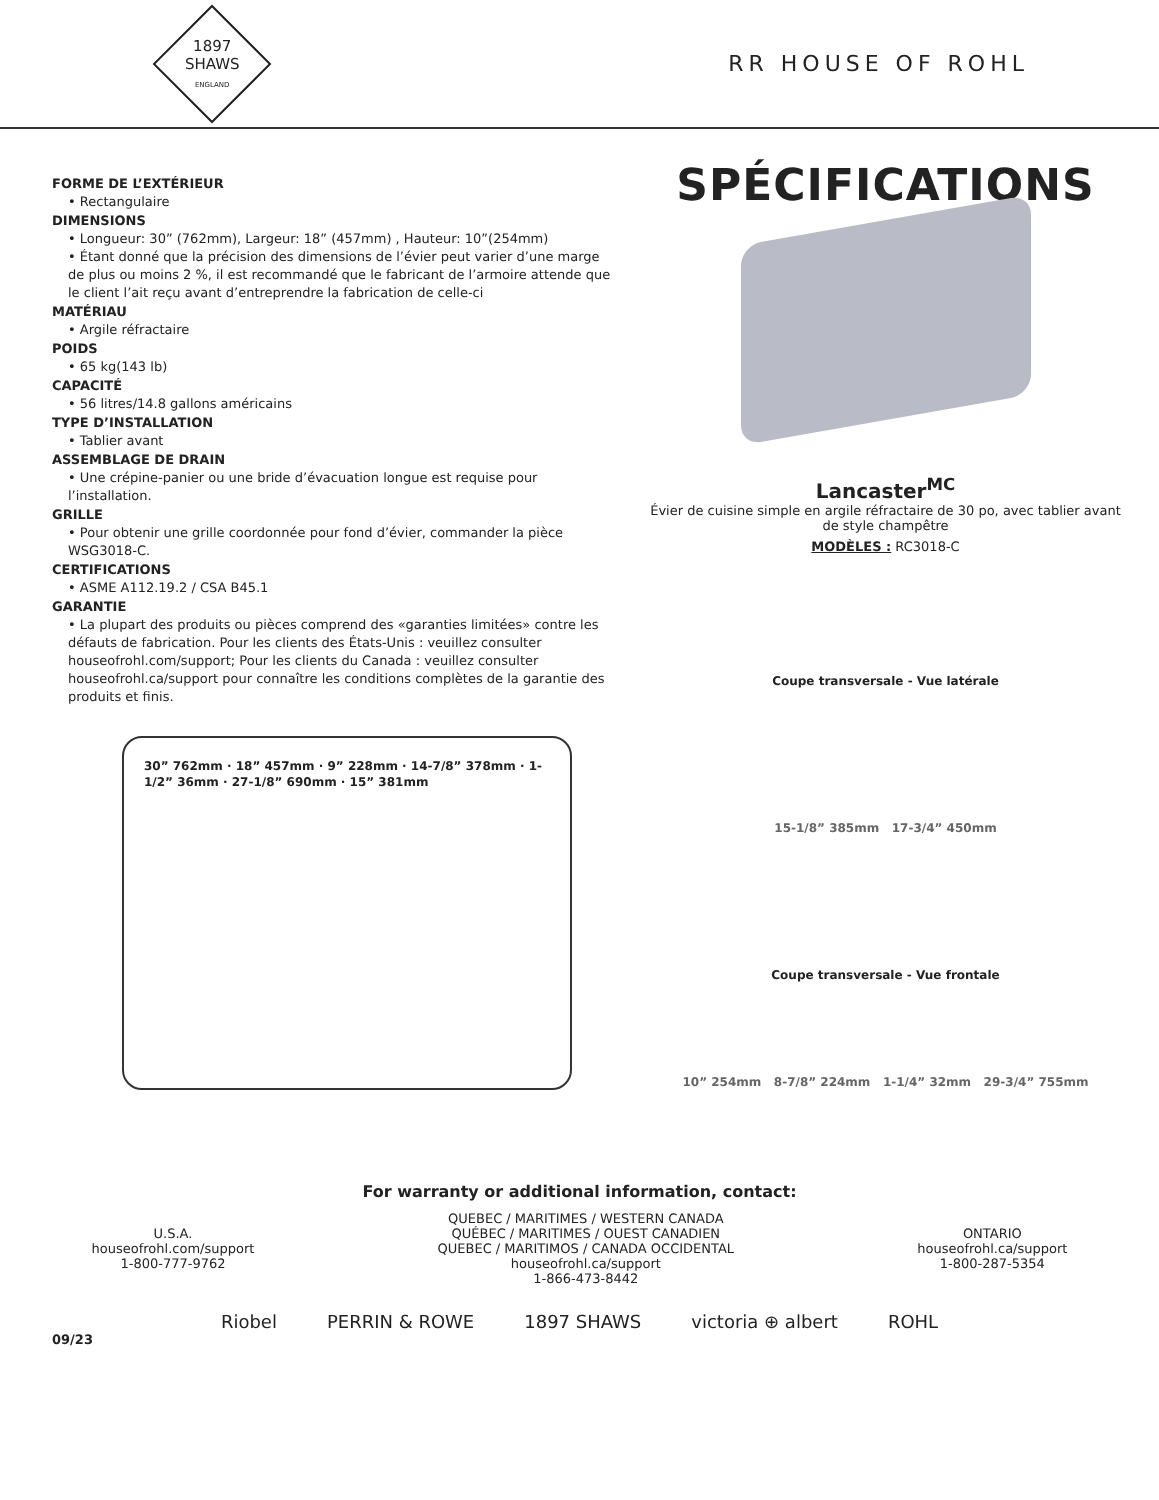1897
SHAWS
ENGLAND
RR HOUSE OF ROHL
FORME DE L’EXTÉRIEUR
• Rectangulaire
DIMENSIONS
• Longueur: 30” (762mm), Largeur: 18” (457mm) , Hauteur: 10”(254mm)
• Étant donné que la précision des dimensions de l’évier peut varier d’une marge de plus ou moins 2 %, il est recommandé que le fabricant de l’armoire attende que le client l’ait reçu avant d’entreprendre la fabrication de celle-ci
MATÉRIAU
• Argile réfractaire
POIDS
• 65 kg(143 lb)
CAPACITÉ
• 56 litres/14.8 gallons américains
TYPE D’INSTALLATION
• Tablier avant
ASSEMBLAGE DE DRAIN
• Une crépine-panier ou une bride d’évacuation longue est requise pour l’installation.
GRILLE
• Pour obtenir une grille coordonnée pour fond d’évier, commander la pièce WSG3018-C.
CERTIFICATIONS
• ASME A112.19.2 / CSA B45.1
GARANTIE
• La plupart des produits ou pièces comprend des «garanties limitées» contre les défauts de fabrication. Pour les clients des États-Unis : veuillez consulter houseofrohl.com/support; Pour les clients du Canada : veuillez consulter houseofrohl.ca/support pour connaître les conditions complètes de la garantie des produits et finis.
30” 762mm · 18” 457mm · 9” 228mm · 14-7/8” 378mm · 1-1/2” 36mm · 27-1/8” 690mm · 15” 381mm
SPÉCIFICATIONS
Lancaster<sup>MC</sup>
Évier de cuisine simple en argile réfractaire de 30 po, avec tablier avant
de style champêtre
MODÈLES : RC3018-C
Coupe transversale - Vue latérale
15-1/8” 385mm 17-3/4” 450mm
Coupe transversale - Vue frontale
10” 254mm 8-7/8” 224mm 1-1/4” 32mm 29-3/4” 755mm
For warranty or additional information, contact:
U.S.A.
houseofrohl.com/support
1-800-777-9762
QUEBEC / MARITIMES / WESTERN CANADA
QUÉBEC / MARITIMES / OUEST CANADIEN
QUEBEC / MARITIMOS / CANADA OCCIDENTAL
houseofrohl.ca/support
1-866-473-8442
ONTARIO
houseofrohl.ca/support
1-800-287-5354
Riobel PERRIN & ROWE 1897 SHAWS victoria ⊕ albert ROHL
09/23